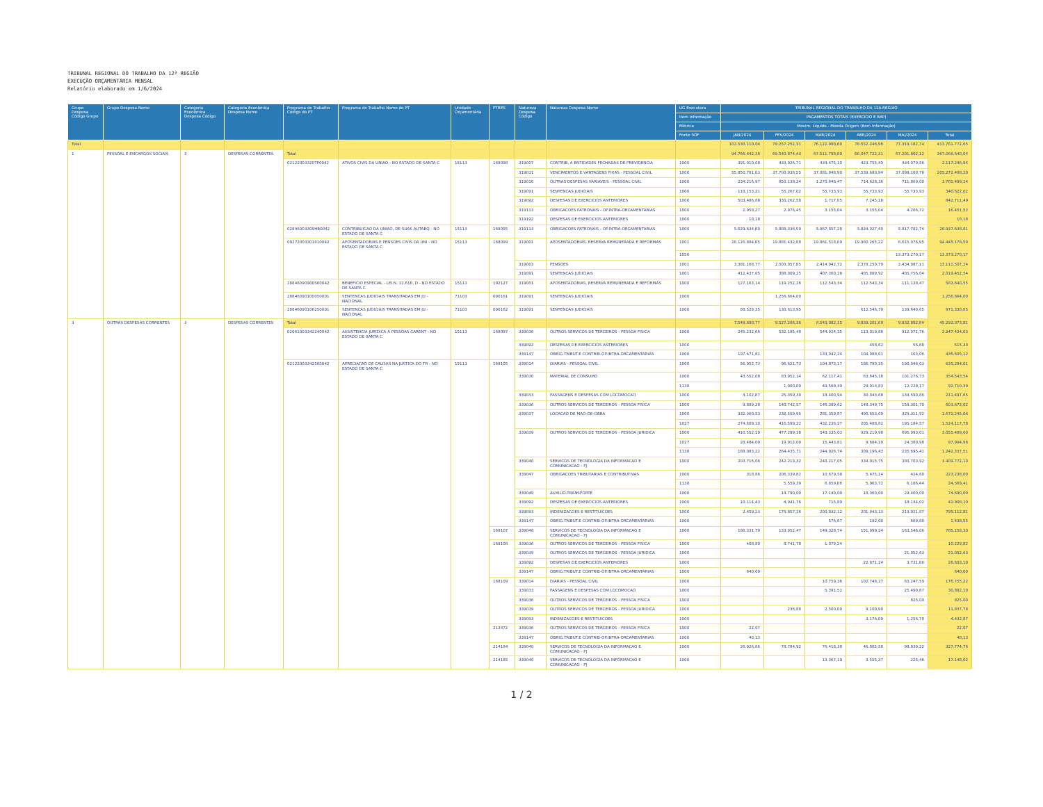TRIBUNAL REGIONAL DO TRABALHO DA 12ª REGIÃO
EXECUÇÃO ORÇAMENTÁRIA MENSAL
Relatório elaborado em 1/6/2024
| Grupo Despesa Código Grupo | Grupo Despesa Nome | Categoria Econômica Despesa Código | Categoria Econômica Despesa Nome | Programa de Trabalho Código do PT | Programa de Trabalho Nome do PT | Unidade Orçamentária | PTRES | Natureza Despesa Código | Natureza Despesa Nome | UG Executora | TRIBUNAL REGIONAL DO TRABALHO DA 12A.REGIAO | | | | | |
| --- | --- | --- | --- | --- | --- | --- | --- | --- | --- | --- | --- | --- | --- | --- | --- | --- |
| | | | | | | | | | | Item Informação | PAGAMENTOS TOTAIS (EXERCICIO E RAP) | | | | | |
| | | | | | | | | | | Métrica | Movim. Liquido - Moeda Origem (Item Informação) | | | | | |
| | | | | | | | | | | Fonte SOF | JAN/2024 | FEV/2024 | MAR/2024 | ABR/2024 | MAI/2024 | Total |
| Total | | | | | | | | | | | 102.530.110,04 | 79.257.252,31 | 76.122.980,60 | 78.552.246,96 | 77.319.182,74 | 413.781.772,65 |
| 1 | PESSOAL E ENCARGOS SOCIAIS | 3 | DESPESAS CORRENTES | Total | | | | | | | 94.766.442,38 | 69.540.874,43 | 67.511.798,80 | 68.047.722,31 | 67.201.802,12 | 367.068.640,04 |
| | | | | 02122003320TP0042 | ATIVOS CIVIS DA UNIAO - NO ESTADO DE SANTA C | 15113 | 168098 | 319007 | CONTRIB. A ENTIDADES FECHADAS DE PREVIDENCIA | 1000 | 391.010,08 | 433.926,71 | 434.475,10 | 423.755,49 | 434.079,56 | 2.117.246,94 |
| | | | | | | | | 319011 | VENCIMENTOS E VANTAGENS FIXAS - PESSOAL CIVIL | 1000 | 55.850.781,03 | 37.700.936,55 | 37.081.848,90 | 37.539.680,94 | 37.099.160,78 | 205.272.408,20 |
| | | | | | | | | 319016 | OUTRAS DESPESAS VARIAVEIS - PESSOAL CIVIL | 1000 | 234.216,97 | 850.138,34 | 1.270.646,47 | 714.628,36 | 711.869,00 | 3.781.499,14 |
| | | | | | | | | 319091 | SENTENCAS JUDICIAIS | 1000 | 118.153,21 | 55.267,02 | 55.733,93 | 55.733,93 | 55.733,93 | 340.622,02 |
| | | | | | | | | 319092 | DESPESAS DE EXERCICIOS ANTERIORES | 1000 | 503.486,68 | 330.262,58 | 1.717,05 | 7.245,18 | | 842.711,49 |
| | | | | | | | | 319113 | OBRIGACOES PATRONAIS - OP.INTRA-ORCAMENTARIAS | 1000 | 2.958,27 | 2.976,45 | 3.155,04 | 3.155,04 | 4.206,72 | 16.451,52 |
| | | | | | | | | 319192 | DESPESAS DE EXERCICIOS ANTERIORES | 1000 | 18,18 | | | | | 18,18 |
| | | | | 02846003309HB0042 | CONTRIBUICAO DA UNIAO, DE SUAS AUTARQ - NO ESTADO DE SANTA C | 15113 | 168095 | 319113 | OBRIGACOES PATRONAIS - OP.INTRA-ORCAMENTARIAS | 1000 | 5.529.634,80 | 5.888.336,59 | 5.867.857,28 | 5.834.027,40 | 5.817.782,74 | 28.937.638,81 |
| | | | | 09272003301810042 | APOSENTADORIAS E PENSOES CIVIS DA UNI - NO ESTADO DE SANTA C | 15113 | 168099 | 319001 | APOSENTADORIAS, RESERVA REMUNERADA E REFORMAS | 1001 | 28.126.884,85 | 19.881.432,88 | 19.861.518,69 | 19.960.265,22 | 6.615.076,95 | 94.445.178,59 |
| | | | | | | | | | | 1056 | | | | | 13.373.270,17 | 13.373.270,17 |
| | | | | | | | | 319003 | PENSOES | 1001 | 3.381.168,77 | 2.503.057,85 | 2.414.942,72 | 2.378.250,79 | 2.434.087,11 | 13.111.507,24 |
| | | | | | | | | 319091 | SENTENCAS JUDICIAIS | 1001 | 412.437,05 | 388.009,25 | 407.360,28 | 405.889,92 | 405.756,04 | 2.019.452,54 |
| | | | | 28846090900S60042 | BENEFICIO ESPECIAL - LEI N. 12.618, D - NO ESTADO DE SANTA C | 15113 | 192127 | 319001 | APOSENTADORIAS, RESERVA REMUNERADA E REFORMAS | 1000 | 127.163,14 | 119.252,26 | 112.543,34 | 112.543,34 | 111.138,47 | 582.640,55 |
| | | | | 28846090100050001 | SENTENCAS JUDICIAIS TRANSITADAS EM JU - NACIONAL | 71103 | 090161 | 319091 | SENTENCAS JUDICIAIS | 1000 | | 1.256.664,00 | | | | 1.256.664,00 |
| | | | | 28846090106250001 | SENTENCAS JUDICIAIS TRANSITADAS EM JU - NACIONAL | 71103 | 090162 | 319091 | SENTENCAS JUDICIAIS | 1000 | 88.529,35 | 130.613,95 | | 612.546,70 | 139.640,65 | 971.330,65 |
| 3 | OUTRAS DESPESAS CORRENTES | 3 | DESPESAS CORRENTES | Total | | | | | | | 7.549.690,77 | 9.527.206,36 | 8.543.082,15 | 9.839.201,69 | 9.832.892,84 | 45.292.073,81 |
| | | | | 02061003342240042 | ASSISTENCIA JURIDICA A PESSOAS CARENT - NO ESTADO DE SANTA C | 15113 | 168097 | 339036 | OUTROS SERVICOS DE TERCEIROS - PESSOA FISICA | 1000 | 245.232,66 | 532.185,48 | 544.924,25 | 113.019,88 | 912.071,76 | 2.347.434,03 |
| | | | | | | | | 339092 | DESPESAS DE EXERCICIOS ANTERIORES | 1000 | | | | 458,62 | 56,68 | 515,30 |
| | | | | | | | | 339147 | OBRIG.TRIBUT.E CONTRIB-OP.INTRA-ORCAMENTARIAS | 1000 | 197.471,81 | | 133.942,24 | 104.088,01 | 103,06 | 435.605,12 |
| | | | | 02122003342560042 | APRECIACAO DE CAUSAS NA JUSTICA DO TR - NO ESTADO DE SANTA C | 15113 | 168105 | 339014 | DIARIAS - PESSOAL CIVIL | 1000 | 56.952,73 | 96.621,73 | 104.873,17 | 186.790,35 | 190.046,03 | 635.284,01 |
| | | | | | | | | 339030 | MATERIAL DE CONSUMO | 1000 | 43.552,08 | 83.952,14 | 62.117,41 | 63.645,18 | 101.276,73 | 354.543,54 |
| | | | | | | | | | | 1138 | | 1.000,00 | 49.568,39 | 29.913,83 | 12.228,17 | 92.710,39 |
| | | | | | | | | 339033 | PASSAGENS E DESPESAS COM LOCOMOCAO | 1000 | 3.102,87 | 25.359,30 | 18.400,94 | 30.043,68 | 134.590,86 | 211.497,65 |
| | | | | | | | | 339036 | OUTROS SERVICOS DE TERCEIROS - PESSOA FISICA | 1000 | 9.889,38 | 140.742,57 | 146.389,62 | 148.349,75 | 158.301,70 | 603.673,02 |
| | | | | | | | | 339037 | LOCACAO DE MAO-DE-OBRA | 1000 | 332.360,53 | 238.559,65 | 281.359,87 | 490.653,09 | 329.311,92 | 1.672.245,06 |
| | | | | | | | | | | 1027 | 274.609,10 | 416.599,22 | 432.236,27 | 205.488,62 | 195.184,57 | 1.524.117,78 |
| | | | | | | | | 339039 | OUTROS SERVICOS DE TERCEIROS - PESSOA JURIDICA | 1000 | 410.552,20 | 477.289,38 | 543.335,03 | 929.219,98 | 695.093,01 | 3.055.489,60 |
| | | | | | | | | | | 1027 | 28.484,09 | 19.912,00 | 15.443,81 | 9.684,10 | 24.380,98 | 97.904,98 |
| | | | | | | | | | | 1138 | 188.083,22 | 264.435,71 | 244.926,74 | 309.196,43 | 235.695,41 | 1.242.337,51 |
| | | | | | | | | 339040 | SERVICOS DE TECNOLOGIA DA INFORMACAO E COMUNICACAO - PJ | 1000 | 203.716,06 | 242.219,32 | 248.217,05 | 334.915,75 | 380.703,92 | 1.409.772,10 |
| | | | | | | | | 339047 | OBRIGACOES TRIBUTARIAS E CONTRIBUTIVAS | 1000 | 318,86 | 206.339,82 | 10.679,58 | 5.475,14 | 424,60 | 223.238,00 |
| | | | | | | | | | | 1138 | | 5.559,39 | 6.859,86 | 5.963,72 | 6.186,44 | 24.569,41 |
| | | | | | | | | 339049 | AUXILIO-TRANSPORTE | 1000 | | 14.790,00 | 17.140,00 | 18.360,00 | 24.400,00 | 74.690,00 |
| | | | | | | | | 339092 | DESPESAS DE EXERCICIOS ANTERIORES | 1000 | 18.114,43 | 4.941,76 | 715,89 | | 18.134,02 | 41.906,10 |
| | | | | | | | | 339093 | INDENIZACOES E RESTITUICOES | 1000 | 2.459,23 | 175.857,26 | 200.932,12 | 201.943,13 | 213.921,07 | 795.112,81 |
| | | | | | | | | 339147 | OBRIG.TRIBUT.E CONTRIB-OP.INTRA-ORCAMENTARIAS | 1000 | | | 576,67 | 192,00 | 669,88 | 1.438,55 |
| | | | | | | | 168107 | 339040 | SERVICOS DE TECNOLOGIA DA INFORMACAO E COMUNICACAO - PJ | 1000 | 186.331,79 | 133.952,47 | 149.328,74 | 151.999,24 | 163.546,06 | 785.158,30 |
| | | | | | | | 168108 | 339036 | OUTROS SERVICOS DE TERCEIROS - PESSOA FISICA | 1000 | 408,80 | 8.741,78 | 1.079,24 | | | 10.229,82 |
| | | | | | | | | 339039 | OUTROS SERVICOS DE TERCEIROS - PESSOA JURIDICA | 1000 | | | | | 21.052,63 | 21.052,63 |
| | | | | | | | | 339092 | DESPESAS DE EXERCICIOS ANTERIORES | 1000 | | | | 22.871,24 | 3.731,86 | 26.603,10 |
| | | | | | | | | 339147 | OBRIG.TRIBUT.E CONTRIB-OP.INTRA-ORCAMENTARIAS | 1000 | 640,00 | | | | | 640,00 |
| | | | | | | | 168109 | 339014 | DIARIAS - PESSOAL CIVIL | 1000 | | | 10.759,36 | 102.748,27 | 63.247,59 | 176.755,22 |
| | | | | | | | | 339033 | PASSAGENS E DESPESAS COM LOCOMOCAO | 1000 | | | 5.391,52 | | 25.490,67 | 30.882,19 |
| | | | | | | | | 339036 | OUTROS SERVICOS DE TERCEIROS - PESSOA FISICA | 1000 | | | | | 825,00 | 825,00 |
| | | | | | | | | 339039 | OUTROS SERVICOS DE TERCEIROS - PESSOA JURIDICA | 1000 | | 236,88 | 2.500,00 | 9.100,90 | | 11.837,78 |
| | | | | | | | | 339093 | INDENIZACOES E RESTITUICOES | 1000 | | | | 3.176,09 | 1.256,78 | 4.432,87 |
| | | | | | | | 213472 | 339036 | OUTROS SERVICOS DE TERCEIROS - PESSOA FISICA | 1000 | 22,07 | | | | | 22,07 |
| | | | | | | | | 339147 | OBRIG.TRIBUT.E CONTRIB-OP.INTRA-ORCAMENTARIAS | 1000 | 40,13 | | | | | 40,13 |
| | | | | | | | 214184 | 339040 | SERVICOS DE TECNOLOGIA DA INFORMACAO E COMUNICACAO - PJ | 1000 | 26.926,66 | 78.784,92 | 76.418,38 | 46.805,58 | 98.839,22 | 327.774,76 |
| | | | | | | | 214185 | 339040 | SERVICOS DE TECNOLOGIA DA INFORMACAO E COMUNICACAO - PJ | 1000 | | | 13.367,19 | 3.555,37 | 225,46 | 17.148,02 |
1 / 2